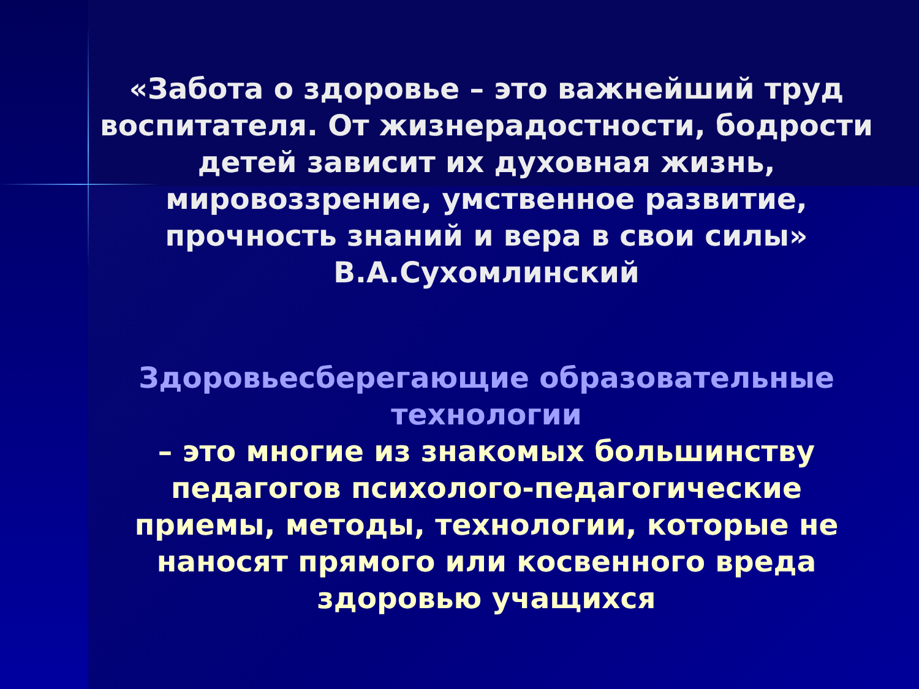«Забота о здоровье – это важнейший труд
воспитателя. От жизнерадостности, бодрости
детей зависит их духовная жизнь,
мировоззрение, умственное развитие,
прочность знаний и вера в свои силы»
В.А.Сухомлинский
Здоровьесберегающие образовательные
технологии
– это многие из знакомых большинству
педагогов психолого-педагогические
приемы, методы, технологии, которые не
наносят прямого или косвенного вреда
здоровью учащихся